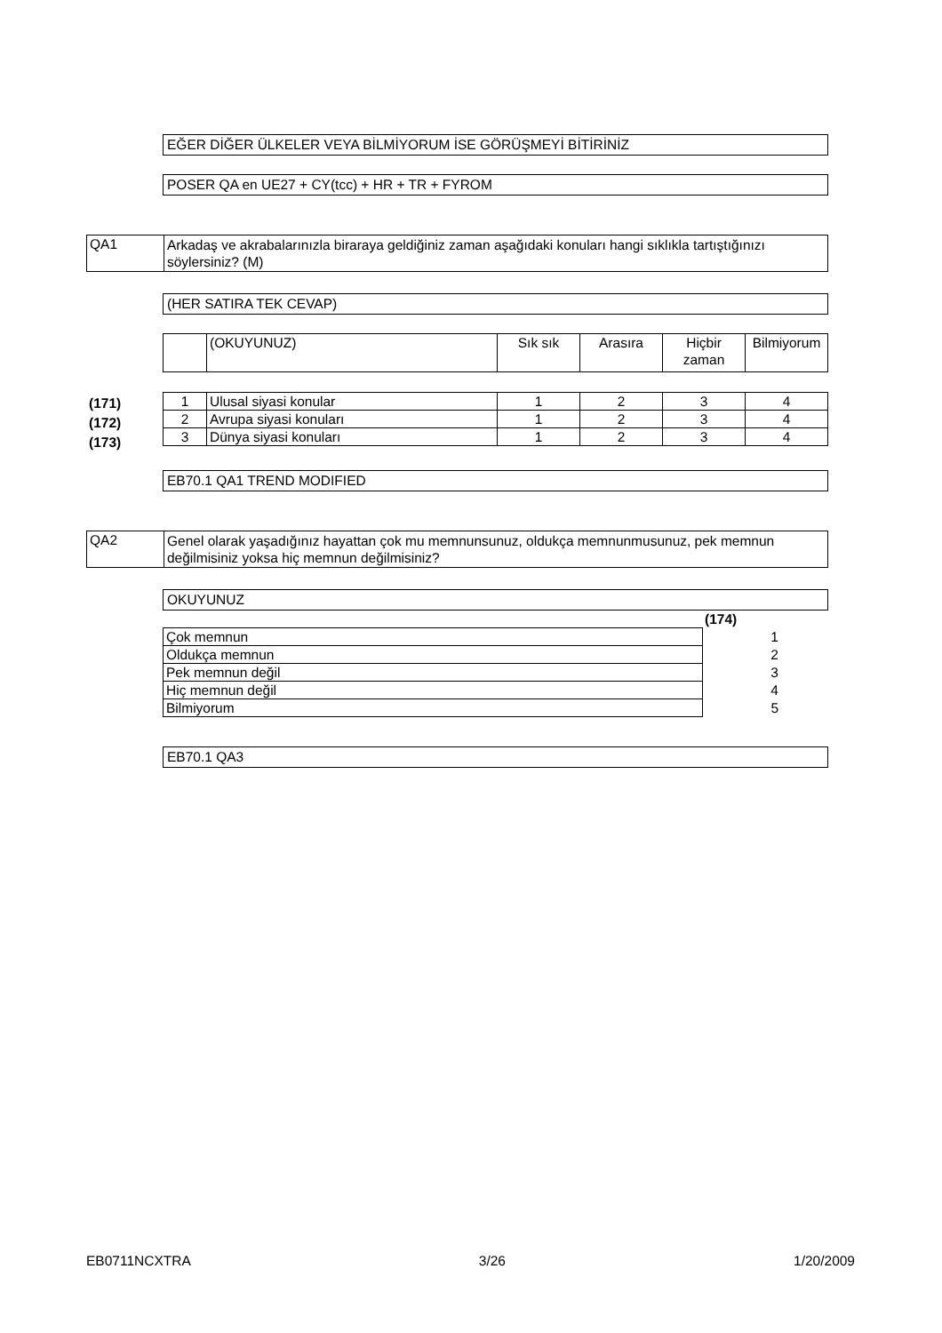EĞER DİĞER ÜLKELER VEYA BİLMİYORUM İSE GÖRÜŞMEYİ BİTİRİNİZ
POSER QA en UE27 + CY(tcc) + HR + TR + FYROM
| QA1 | Arkadaş ve akrabalarınızla biraraya geldiğiniz zaman aşağıdaki konuları hangi sıklıkla tartıştığınızı söylersiniz? (M) |
(HER SATIRA TEK CEVAP)
| | (OKUYUNUZ) | Sık sık | Arasıra | Hiçbir zaman | Bilmiyorum |
(171)
(172)
(173)
| 1 | Ulusal siyasi konular | 1 | 2 | 3 | 4 |
| 2 | Avrupa siyasi konuları | 1 | 2 | 3 | 4 |
| 3 | Dünya siyasi konuları | 1 | 2 | 3 | 4 |
EB70.1 QA1 TREND MODIFIED
| QA2 | Genel olarak yaşadığınız hayattan çok mu memnunsunuz, oldukça memnunmusunuz, pek memnun değilmisiniz yoksa hiç memnun değilmisiniz? |
OKUYUNUZ
(174)
| Çok memnun | 1 |
| Oldukça memnun | 2 |
| Pek memnun değil | 3 |
| Hiç memnun değil | 4 |
| Bilmiyorum | 5 |
EB70.1 QA3
EB0711NCXTRA 3/26 1/20/2009